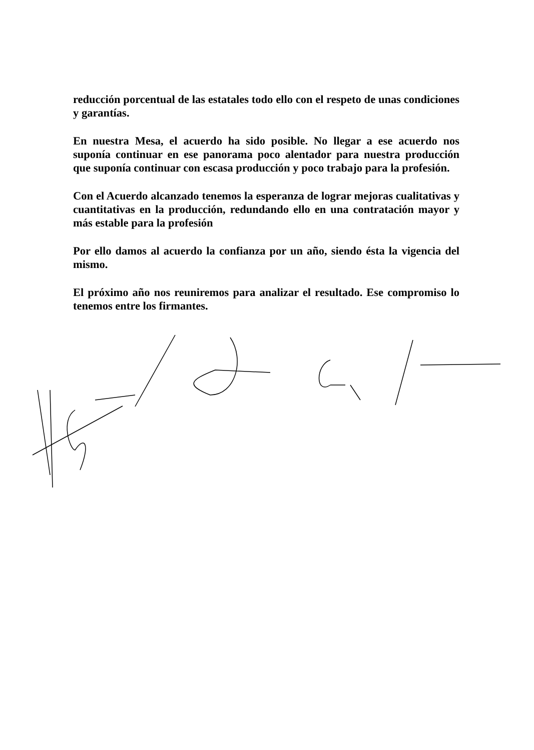reducción porcentual de las estatales todo ello con el respeto de unas condiciones y garantías.
En nuestra Mesa, el acuerdo ha sido posible. No llegar a ese acuerdo nos suponía continuar en ese panorama poco alentador para nuestra producción que suponía continuar con escasa producción y poco trabajo para la profesión.
Con el Acuerdo alcanzado tenemos la esperanza de lograr mejoras cualitativas y cuantitativas en la producción, redundando ello en una contratación mayor y más estable para la profesión
Por ello damos al acuerdo la confianza por un año, siendo ésta la vigencia del mismo.
El próximo año nos reuniremos para analizar el resultado. Ese compromiso lo tenemos entre los firmantes.